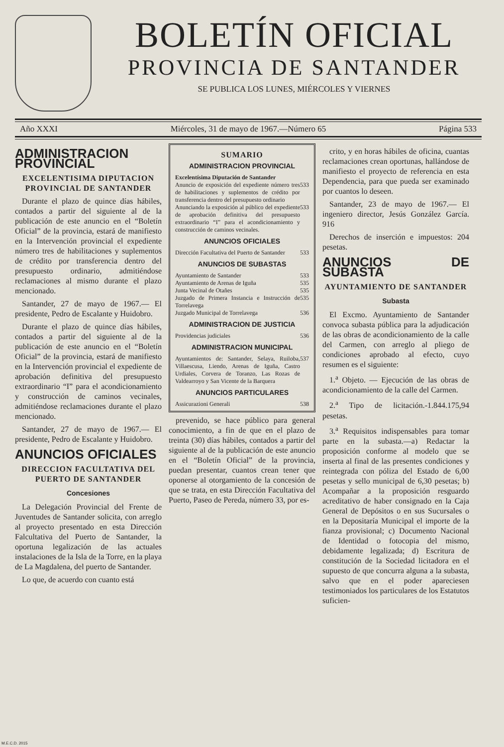BOLETÍN OFICIAL
PROVINCIA DE SANTANDER
SE PUBLICA LOS LUNES, MIÉRCOLES Y VIERNES
Año XXXI Miércoles, 31 de mayo de 1967.—Número 65 Página 533
ADMINISTRACION PROVINCIAL
EXCELENTISIMA DIPUTACION PROVINCIAL DE SANTANDER
Durante el plazo de quince días hábiles, contados a partir del siguiente al de la publicación de este anuncio en el “Boletín Oficial” de la provincia, estará de manifiesto en la Intervención provincial el expediente número tres de habilitaciones y suplementos de crédito por transferencia dentro del presupuesto ordinario, admitiéndose reclamaciones al mismo durante el plazo mencionado.
Santander, 27 de mayo de 1967.— El presidente, Pedro de Escalante y Huidobro.
Durante el plazo de quince días hábiles, contados a partir del siguiente al de la publicación de este anuncio en el “Boletín Oficial” de la provincia, estará de manifiesto en la Intervención provincial el expediente de aprobación definitiva del presupuesto extraordinario “I” para el acondicionamiento y construcción de caminos vecinales, admitiéndose reclamaciones durante el plazo mencionado.
Santander, 27 de mayo de 1967.— El presidente, Pedro de Escalante y Huidobro.
ANUNCIOS OFICIALES
DIRECCION FACULTATIVA DEL PUERTO DE SANTANDER
Concesiones
La Delegación Provincial del Frente de Juventudes de Santander solicita, con arreglo al proyecto presentado en esta Dirección Falcultativa del Puerto de Santander, la oportuna legalización de las actuales instalaciones de la Isla de la Torre, en la playa de La Magdalena, del puerto de Santander.
Lo que, de acuerdo con cuanto está
SUMARIO
ADMINISTRACION PROVINCIAL
Excelentísima Diputación de Santander
Anuncio de exposición del expediente número tres de habilitaciones y suplementos de crédito por transferencia dentro del presupuesto ordinario 533
Anunciando la exposición al público del expediente de aprobación definitiva del presupuesto extraordinario “I” para el acondicionamiento y construcción de caminos vecinales. 533
ANUNCIOS OFICIALES
Dirección Facultativa del Puerto de Santander 533
ANUNCIOS DE SUBASTAS
Ayuntamiento de Santander 533
Ayuntamiento de Arenas de Iguña 535
Junta Vecinal de Otañes 535
Juzgado de Primera Instancia e Instrucción de Torrelavega 535
Juzgado Municipal de Torrelavega 536
ADMINISTRACION DE JUSTICIA
Providencias judiciales 536
ADMINISTRACION MUNICIPAL
Ayuntamientos de: Santander, Selaya, Ruiloba, Villaescusa, Liendo, Arenas de Iguña, Castro Urdiales, Corvera de Toranzo, Las Rozas de Valdearroyo y San Vicente de la Barquera 537
ANUNCIOS PARTICULARES
Assicurazioni Generali 538
prevenido, se hace público para general conocimiento, a fin de que en el plazo de treinta (30) días hábiles, contados a partir del siguiente al de la publicación de este anuncio en el “Boletín Oficial” de la provincia, puedan presentar, cuantos crean tener que oponerse al otorgamiento de la concesión de que se trata, en esta Dirección Facultativa del Puerto, Paseo de Pereda, número 33, por es-
crito, y en horas hábiles de oficina, cuantas reclamaciones crean oportunas, hallándose de manifiesto el proyecto de referencia en esta Dependencia, para que pueda ser examinado por cuantos lo deseen.
Santander, 23 de mayo de 1967.— El ingeniero director, Jesús González García. 916
Derechos de inserción e impuestos: 204 pesetas.
ANUNCIOS DE SUBASTA
AYUNTAMIENTO DE SANTANDER
Subasta
El Excmo. Ayuntamiento de Santander convoca subasta pública para la adjudicación de las obras de acondicionamiento de la calle del Carmen, con arreglo al pliego de condiciones aprobado al efecto, cuyo resumen es el siguiente:
1.<sup>a</sup> Objeto. — Ejecución de las obras de acondicionamiento de la calle del Carmen.
2.<sup>a</sup> Tipo de licitación.-1.844.175,94 pesetas.
3.<sup>a</sup> Requisitos indispensables para tomar parte en la subasta.—a) Redactar la proposición conforme al modelo que se inserta al final de las presentes condiciones y reintegrada con póliza del Estado de 6,00 pesetas y sello municipal de 6,30 pesetas; b) Acompañar a la proposición resguardo acreditativo de haber consignado en la Caja General de Depósitos o en sus Sucursales o en la Depositaría Municipal el importe de la fianza provisional; c) Documento Nacional de Identidad o fotocopia del mismo, debidamente legalizada; d) Escritura de constitución de la Sociedad licitadora en el supuesto de que concurra alguna a la subasta, salvo que en el poder apareciesen testimoniados los particulares de los Estatutos suficien-
M.E.C.D. 2015